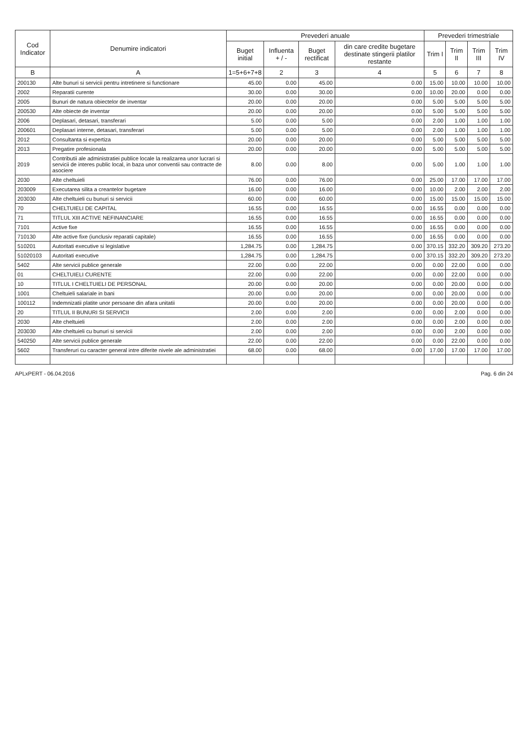| Cod Indicator | Denumire indicatori | Prevederi anuale | | | | Prevederi trimestriale | | | |
| --- | --- | --- | --- | --- | --- | --- | --- | --- | --- |
| | | Buget initial | Influenta + / - | Buget rectificat | din care credite bugetare destinate stingerii platilor restante | Trim I | Trim II | Trim III | Trim IV |
| B | A | 1=5+6+7+8 | 2 | 3 | 4 | 5 | 6 | 7 | 8 |
| 200130 | Alte bunuri si servicii pentru intretinere si functionare | 45.00 | 0.00 | 45.00 | 0.00 | 15.00 | 10.00 | 10.00 | 10.00 |
| 2002 | Reparatii curente | 30.00 | 0.00 | 30.00 | 0.00 | 10.00 | 20.00 | 0.00 | 0.00 |
| 2005 | Bunuri de natura obiectelor de inventar | 20.00 | 0.00 | 20.00 | 0.00 | 5.00 | 5.00 | 5.00 | 5.00 |
| 200530 | Alte obiecte de inventar | 20.00 | 0.00 | 20.00 | 0.00 | 5.00 | 5.00 | 5.00 | 5.00 |
| 2006 | Deplasari, detasari, transferari | 5.00 | 0.00 | 5.00 | 0.00 | 2.00 | 1.00 | 1.00 | 1.00 |
| 200601 | Deplasari interne, detasari, transferari | 5.00 | 0.00 | 5.00 | 0.00 | 2.00 | 1.00 | 1.00 | 1.00 |
| 2012 | Consultanta si expertiza | 20.00 | 0.00 | 20.00 | 0.00 | 5.00 | 5.00 | 5.00 | 5.00 |
| 2013 | Pregatire profesionala | 20.00 | 0.00 | 20.00 | 0.00 | 5.00 | 5.00 | 5.00 | 5.00 |
| 2019 | Contributii ale administratiei publice locale la realizarea unor lucrari si servicii de interes public local, in baza unor conventii sau contracte de asociere | 8.00 | 0.00 | 8.00 | 0.00 | 5.00 | 1.00 | 1.00 | 1.00 |
| 2030 | Alte cheltuieli | 76.00 | 0.00 | 76.00 | 0.00 | 25.00 | 17.00 | 17.00 | 17.00 |
| 203009 | Executarea silita a creantelor bugetare | 16.00 | 0.00 | 16.00 | 0.00 | 10.00 | 2.00 | 2.00 | 2.00 |
| 203030 | Alte cheltuieli cu bunuri si servicii | 60.00 | 0.00 | 60.00 | 0.00 | 15.00 | 15.00 | 15.00 | 15.00 |
| 70 | CHELTUIELI DE CAPITAL | 16.55 | 0.00 | 16.55 | 0.00 | 16.55 | 0.00 | 0.00 | 0.00 |
| 71 | TITLUL XIII ACTIVE NEFINANCIARE | 16.55 | 0.00 | 16.55 | 0.00 | 16.55 | 0.00 | 0.00 | 0.00 |
| 7101 | Active fixe | 16.55 | 0.00 | 16.55 | 0.00 | 16.55 | 0.00 | 0.00 | 0.00 |
| 710130 | Alte active fixe (iunclusiv reparatii capitale) | 16.55 | 0.00 | 16.55 | 0.00 | 16.55 | 0.00 | 0.00 | 0.00 |
| 510201 | Autoritati executive si legislative | 1,284.75 | 0.00 | 1,284.75 | 0.00 | 370.15 | 332.20 | 309.20 | 273.20 |
| 51020103 | Autoritati executive | 1,284.75 | 0.00 | 1,284.75 | 0.00 | 370.15 | 332.20 | 309.20 | 273.20 |
| 5402 | Alte servicii publice generale | 22.00 | 0.00 | 22.00 | 0.00 | 0.00 | 22.00 | 0.00 | 0.00 |
| 01 | CHELTUIELI CURENTE | 22.00 | 0.00 | 22.00 | 0.00 | 0.00 | 22.00 | 0.00 | 0.00 |
| 10 | TITLUL I CHELTUIELI DE PERSONAL | 20.00 | 0.00 | 20.00 | 0.00 | 0.00 | 20.00 | 0.00 | 0.00 |
| 1001 | Cheltuieli salariale in bani | 20.00 | 0.00 | 20.00 | 0.00 | 0.00 | 20.00 | 0.00 | 0.00 |
| 100112 | Indemnizatii platite unor persoane din afara unitatii | 20.00 | 0.00 | 20.00 | 0.00 | 0.00 | 20.00 | 0.00 | 0.00 |
| 20 | TITLUL II BUNURI SI SERVICII | 2.00 | 0.00 | 2.00 | 0.00 | 0.00 | 2.00 | 0.00 | 0.00 |
| 2030 | Alte cheltuieli | 2.00 | 0.00 | 2.00 | 0.00 | 0.00 | 2.00 | 0.00 | 0.00 |
| 203030 | Alte cheltuieli cu bunuri si servicii | 2.00 | 0.00 | 2.00 | 0.00 | 0.00 | 2.00 | 0.00 | 0.00 |
| 540250 | Alte servicii publice generale | 22.00 | 0.00 | 22.00 | 0.00 | 0.00 | 22.00 | 0.00 | 0.00 |
| 5602 | Transferuri cu caracter general intre diferite nivele ale administratiei | 68.00 | 0.00 | 68.00 | 0.00 | 17.00 | 17.00 | 17.00 | 17.00 |
APLxPERT - 06.04.2016 Pag. 6 din 24